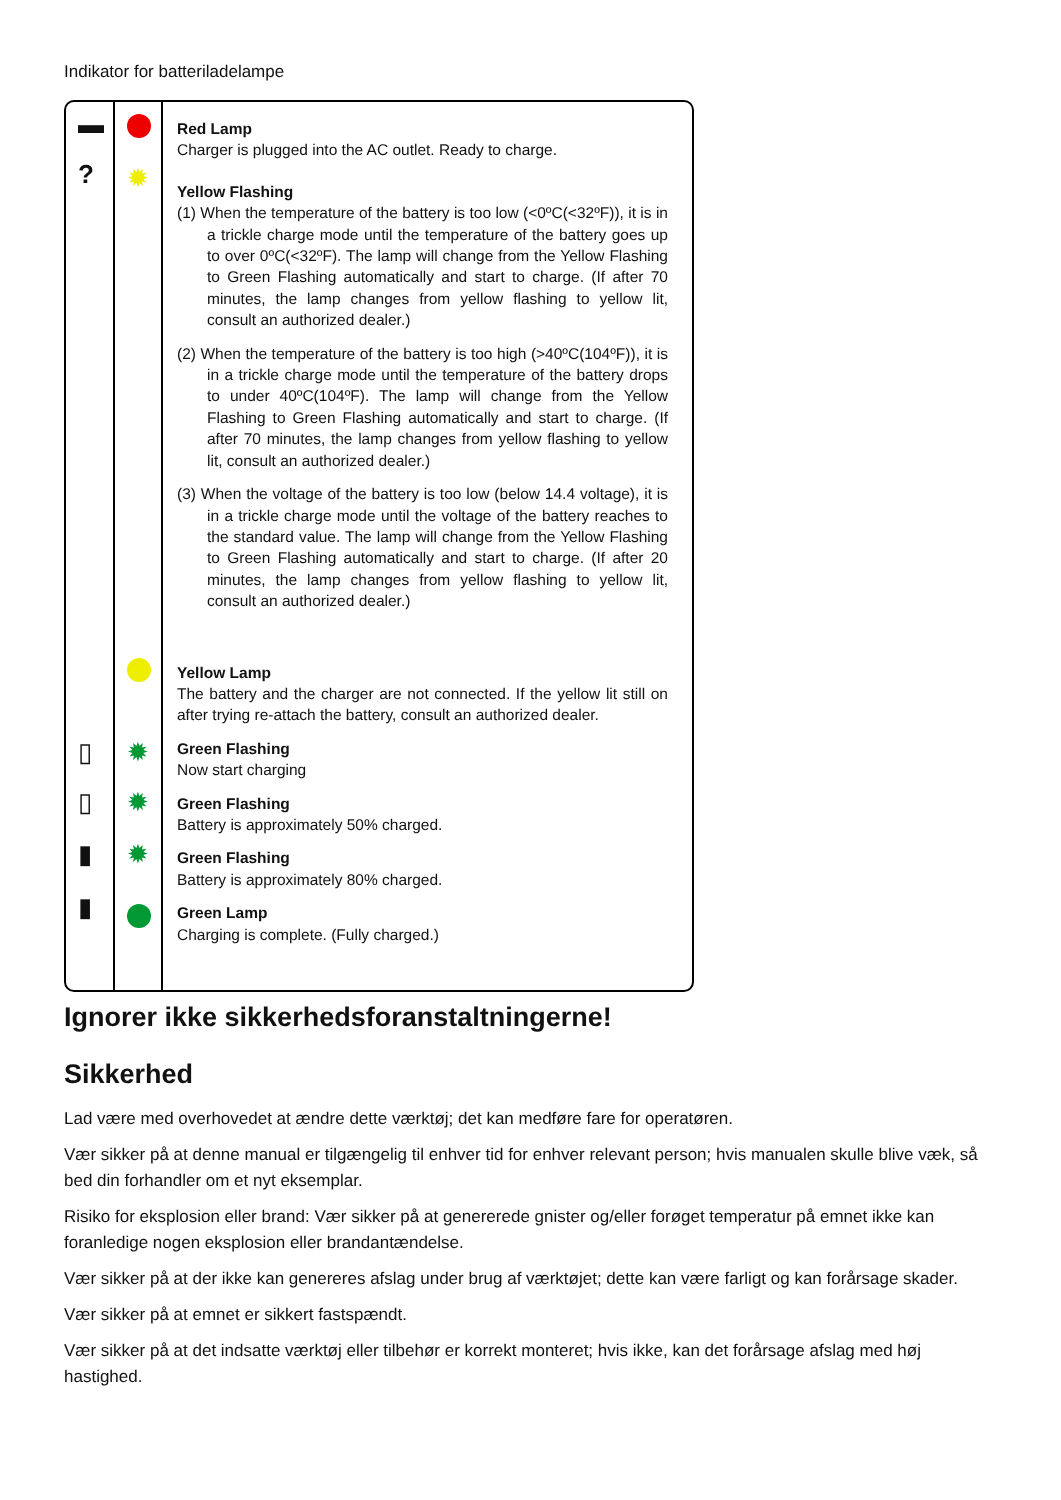Indikator for batteriladelampe
▬
?
▯
▯
▮
▮
✹
✹
✹
✹
Red Lamp
Charger is plugged into the AC outlet. Ready to charge.
Yellow Flashing
(1) When the temperature of the battery is too low (<0ºC(<32ºF)), it is in a trickle charge mode until the temperature of the battery goes up to over 0ºC(<32ºF). The lamp will change from the Yellow Flashing to Green Flashing automatically and start to charge. (If after 70 minutes, the lamp changes from yellow flashing to yellow lit, consult an authorized dealer.)
(2) When the temperature of the battery is too high (>40ºC(104ºF)), it is in a trickle charge mode until the temperature of the battery drops to under 40ºC(104ºF). The lamp will change from the Yellow Flashing to Green Flashing automatically and start to charge. (If after 70 minutes, the lamp changes from yellow flashing to yellow lit, consult an authorized dealer.)
(3) When the voltage of the battery is too low (below 14.4 voltage), it is in a trickle charge mode until the voltage of the battery reaches to the standard value. The lamp will change from the Yellow Flashing to Green Flashing automatically and start to charge. (If after 20 minutes, the lamp changes from yellow flashing to yellow lit, consult an authorized dealer.)
Yellow Lamp
The battery and the charger are not connected. If the yellow lit still on after trying re-attach the battery, consult an authorized dealer.
Green Flashing
Now start charging
Green Flashing
Battery is approximately 50% charged.
Green Flashing
Battery is approximately 80% charged.
Green Lamp
Charging is complete. (Fully charged.)
Ignorer ikke sikkerhedsforanstaltningerne!
Sikkerhed
Lad være med overhovedet at ændre dette værktøj; det kan medføre fare for operatøren.
Vær sikker på at denne manual er tilgængelig til enhver tid for enhver relevant person; hvis manualen skulle blive væk, så bed din forhandler om et nyt eksemplar.
Risiko for eksplosion eller brand: Vær sikker på at genererede gnister og/eller forøget temperatur på emnet ikke kan foranledige nogen eksplosion eller brandantændelse.
Vær sikker på at der ikke kan genereres afslag under brug af værktøjet; dette kan være farligt og kan forårsage skader.
Vær sikker på at emnet er sikkert fastspændt.
Vær sikker på at det indsatte værktøj eller tilbehør er korrekt monteret; hvis ikke, kan det forårsage afslag med høj hastighed.